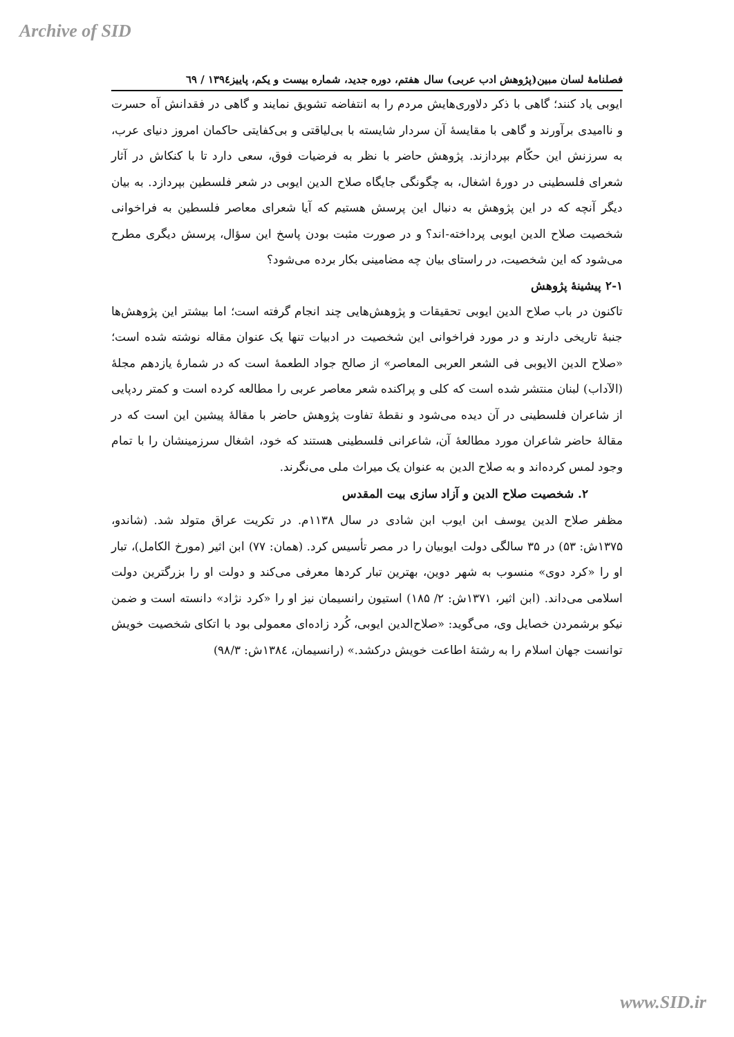Archive of SID
فصلنامهٔ لسان مبین(پژوهش ادب عربی) سال هفتم، دوره جدید، شماره بیست و یکم، پاییز۱۳۹٤ / ٦۹
ایوبی یاد کنند؛ گاهی با ذکر دلاوری‌هایش مردم را به انتفاضه تشویق نمایند و گاهی در فقدانش آه حسرت و ناامیدی برآورند و گاهی با مقایسهٔ آن سردار شایسته با بی‌لیاقتی و بی‌کفایتی حاکمان امروز دنیای عرب، به سرزنش این حکّام بپردازند. پژوهش حاضر با نظر به فرضیات فوق، سعی دارد تا با کنکاش در آثار شعرای فلسطینی در دورهٔ اشغال، به چگونگی جایگاه صلاح الدین ایوبی در شعر فلسطین بپردازد. به بیان دیگر آنچه که در این پژوهش به دنبال این پرسش هستیم که آیا شعرای معاصر فلسطین به فراخوانی شخصیت صلاح الدین ایوبی پرداخته-اند؟ و در صورت مثبت بودن پاسخ این سؤال، پرسش دیگری مطرح می‌شود که این شخصیت، در راستای بیان چه مضامینی بکار برده می‌شود؟
۲-۱ پیشینهٔ پژوهش
تاکنون در باب صلاح الدین ایوبی تحقیقات و پژوهش‌هایی چند انجام گرفته است؛ اما بیشتر این پژوهش‌ها جنبهٔ تاریخی دارند و در مورد فراخوانی این شخصیت در ادبیات تنها یک عنوان مقاله نوشته شده است؛ «صلاح الدين الايوبى فى الشعر العربى المعاصر» از صالح جواد الطعمهٔ است که در شمارهٔ یازدهم مجلهٔ (الآداب) لبنان منتشر شده است که کلی و پراکنده شعر معاصر عربی را مطالعه کرده است و کمتر ردپایی از شاعران فلسطینی در آن دیده می‌شود و نقطهٔ تفاوت پژوهش حاضر با مقالهٔ پیشین این است که در مقالهٔ حاضر شاعران مورد مطالعهٔ آن، شاعرانی فلسطینی هستند که خود، اشغال سرزمینشان را با تمام وجود لمس کرده‌اند و به صلاح الدین به عنوان یک میراث ملی می‌نگرند.
۲. شخصیت صلاح الدین و آزاد سازی بیت المقدس
مظفر صلاح الدین یوسف ابن ایوب ابن شادی در سال ۱۱۳۸م. در تکریت عراق متولد شد. (شاندو، ۱۳۷۵ش: ۵۳) در ۳۵ سالگی دولت ایوبیان را در مصر تأسیس کرد. (همان: ۷۷) ابن اثیر (مورخ الکامل)، تبار او را «کرد دوی» منسوب به شهر دوین، بهترین تبار کردها معرفی می‌کند و دولت او را بزرگترین دولت اسلامی می‌داند. (ابن اثیر، ۱۳۷۱ش: ۲/ ۱۸۵) استیون رانسیمان نیز او را «کرد نژاد» دانسته است و ضمن نیکو برشمردن خصایل وی، می‌گوید: «صلاح‌الدین ایوبی، کُرد زاده‌ای معمولی بود با اتکای شخصیت خویش توانست جهان اسلام را به رشتهٔ اطاعت خویش درکشد.» (رانسیمان، ۱۳۸٤ش: ۹۸/۳)
www.SID.ir